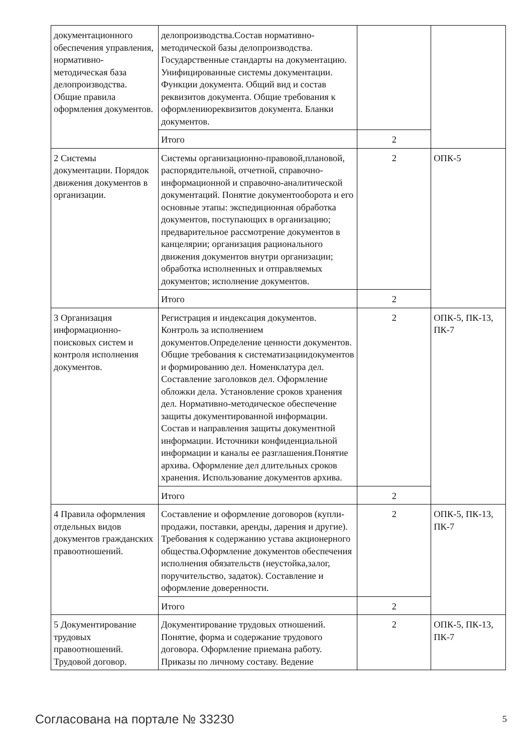| документационного обеспечения управления, нормативно-методическая база делопроизводства. Общие правила оформления документов. | делопроизводства.Состав нормативно-методической базы делопроизводства. Государственные стандарты на документацию. Унифицированные системы документации. Функции документа. Общий вид и состав реквизитов документа. Общие требования к оформлениюреквизитов документа. Бланки документов. | | |
| | Итого | 2 | |
| 2 Системы документации. Порядок движения документов в организации. | Системы организационно-правовой,плановой, распорядительной, отчетной, справочно-информационной и справочно-аналитической документаций. Понятие документооборота и его основные этапы: экспедиционная обработка документов, поступающих в организацию; предварительное рассмотрение документов в канцелярии; организация рационального движения документов внутри организации; обработка исполненных и отправляемых документов; исполнение документов. | 2 | ОПК-5 |
| | Итого | 2 | |
| 3 Организация информационно-поисковых систем и контроля исполнения документов. | Регистрация и индексация документов. Контроль за исполнением документов.Определение ценности документов. Общие требования к систематизациидокументов и формированию дел. Номенклатура дел. Составление заголовков дел. Оформление обложки дела. Установление сроков хранения дел. Нормативно-методическое обеспечение защиты документированной информации. Состав и направления защиты документной информации. Источники конфиденциальной информации и каналы ее разглашения.Понятие архива. Оформление дел длительных сроков хранения. Использование документов архива. | 2 | ОПК-5, ПК-13, ПК-7 |
| | Итого | 2 | |
| 4 Правила оформления отдельных видов документов гражданских правоотношений. | Составление и оформление договоров (купли-продажи, поставки, аренды, дарения и другие). Требования к содержанию устава акционерного общества.Оформление документов обеспечения исполнения обязательств (неустойка,залог, поручительство, задаток). Составление и оформление доверенности. | 2 | ОПК-5, ПК-13, ПК-7 |
| | Итого | 2 | |
| 5 Документирование трудовых правоотношений. Трудовой договор. | Документирование трудовых отношений. Понятие, форма и содержание трудового договора. Оформление приемана работу. Приказы по личному составу. Ведение | 2 | ОПК-5, ПК-13, ПК-7 |
Согласована на портале № 33230 5